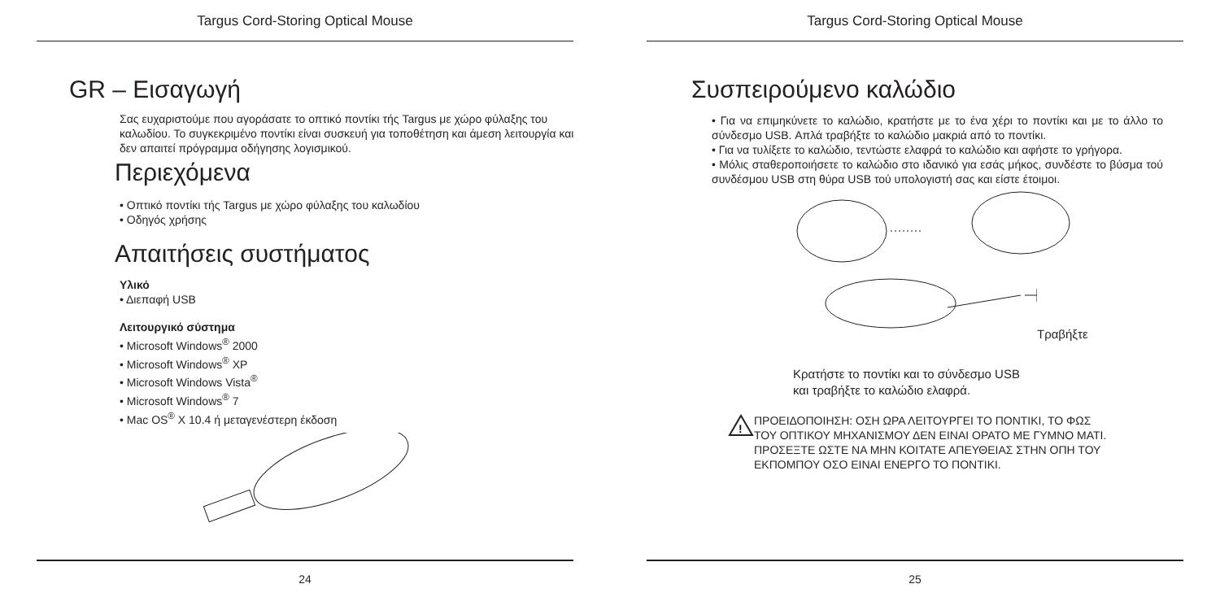Targus Cord-Storing Optical Mouse
GR – Εισαγωγή
Σας ευχαριστούμε που αγοράσατε το οπτικό ποντίκι τής Targus με χώρο φύλαξης του καλωδίου. Το συγκεκριμένο ποντίκι είναι συσκευή για τοποθέτηση και άμεση λειτουργία και δεν απαιτεί πρόγραμμα οδήγησης λογισμικού.
Περιεχόμενα
• Οπτικό ποντίκι τής Targus με χώρο φύλαξης του καλωδίου
• Οδηγός χρήσης
Απαιτήσεις συστήματος
Υλικό
• Διεπαφή USB
Λειτουργικό σύστημα
• Microsoft Windows<sup>®</sup> 2000
• Microsoft Windows<sup>®</sup> XP
• Microsoft Windows Vista<sup>®</sup>
• Microsoft Windows<sup>®</sup> 7
• Mac OS<sup>®</sup> X 10.4 ή μεταγενέστερη έκδοση
24
Targus Cord-Storing Optical Mouse
Συσπειρούμενο καλώδιο
• Για να επιμηκύνετε το καλώδιο, κρατήστε με το ένα χέρι το ποντίκι και με το άλλο το σύνδεσμο USB. Απλά τραβήξτε το καλώδιο μακριά από το ποντίκι.
• Για να τυλίξετε το καλώδιο, τεντώστε ελαφρά το καλώδιο και αφήστε το γρήγορα.
• Μόλις σταθεροποιήσετε το καλώδιο στο ιδανικό για εσάς μήκος, συνδέστε το βύσμα τού συνδέσμου USB στη θύρα USB τού υπολογιστή σας και είστε έτοιμοι.
Τραβήξτε
Κρατήστε το ποντίκι και το σύνδεσμο USB
και τραβήξτε το καλώδιο ελαφρά.
!
ΠΡΟΕΙΔΟΠΟΙΗΣΗ: ΟΣΗ ΩΡΑ ΛΕΙΤΟΥΡΓΕΙ ΤΟ ΠΟΝΤΙΚΙ, ΤΟ ΦΩΣ
ΤΟΥ ΟΠΤΙΚΟΥ ΜΗΧΑΝΙΣΜΟΥ ΔΕΝ ΕΙΝΑΙ ΟΡΑΤΟ ΜΕ ΓΥΜΝΟ ΜΑΤΙ.
ΠΡΟΣΕΞΤΕ ΩΣΤΕ ΝΑ ΜΗΝ ΚΟΙΤΑΤΕ ΑΠΕΥΘΕΙΑΣ ΣΤΗΝ ΟΠΗ ΤΟΥ
ΕΚΠΟΜΠΟΥ ΟΣΟ ΕΙΝΑΙ ΕΝΕΡΓΟ ΤΟ ΠΟΝΤΙΚΙ.
25